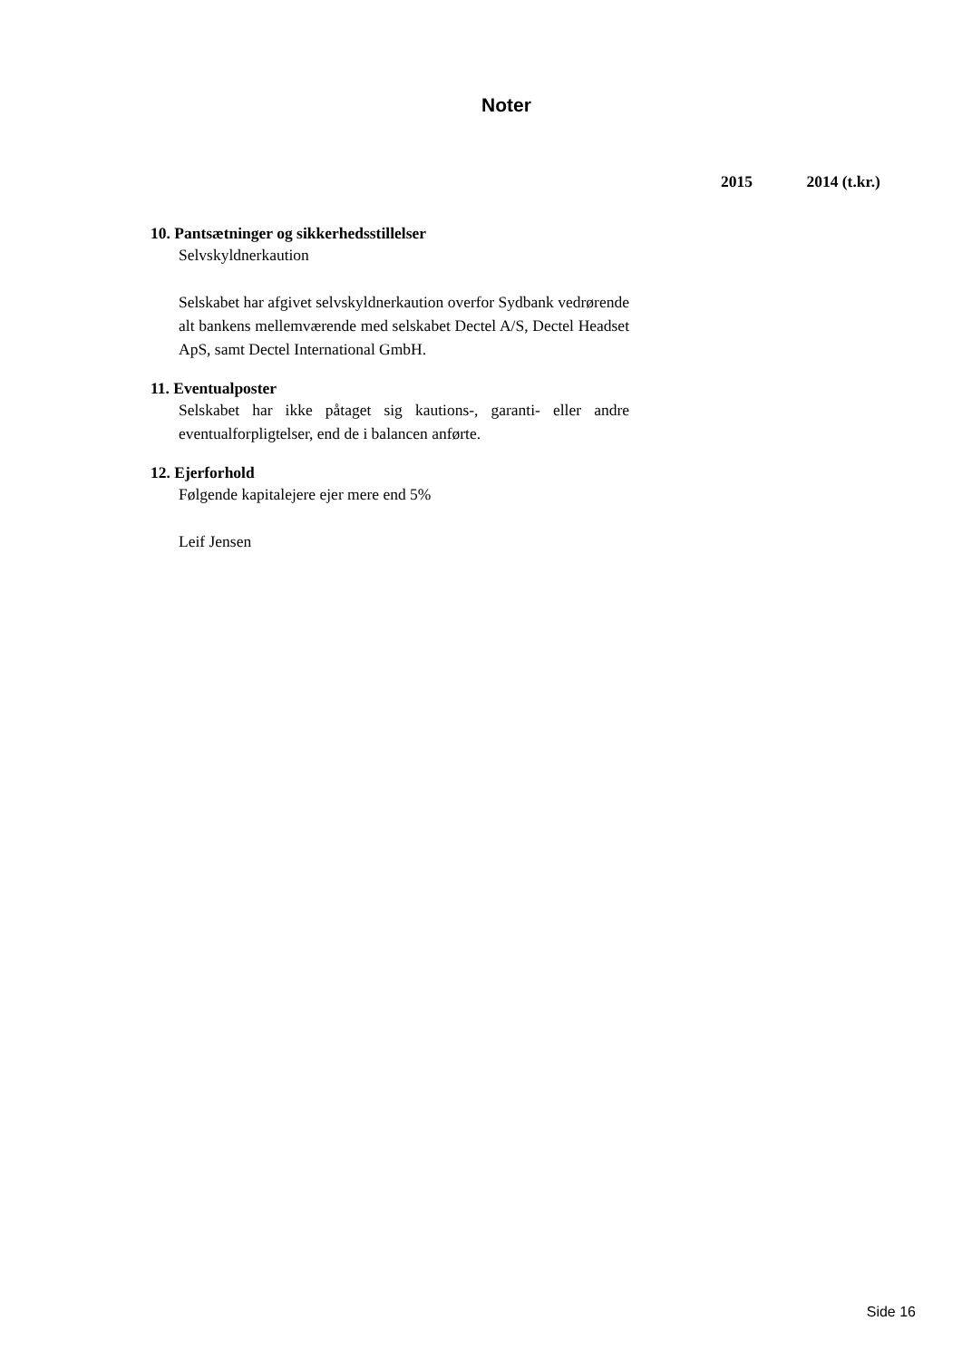Noter
2015 2014 (t.kr.)
10. Pantsætninger og sikkerhedsstillelser
Selvskyldnerkaution
Selskabet har afgivet selvskyldnerkaution overfor Sydbank vedrørende alt bankens mellemværende med selskabet Dectel A/S, Dectel Headset ApS, samt Dectel International GmbH.
11. Eventualposter
Selskabet har ikke påtaget sig kautions-, garanti- eller andre eventualforpligtelser, end de i balancen anførte.
12. Ejerforhold
Følgende kapitalejere ejer mere end 5%
Leif Jensen
Side 16